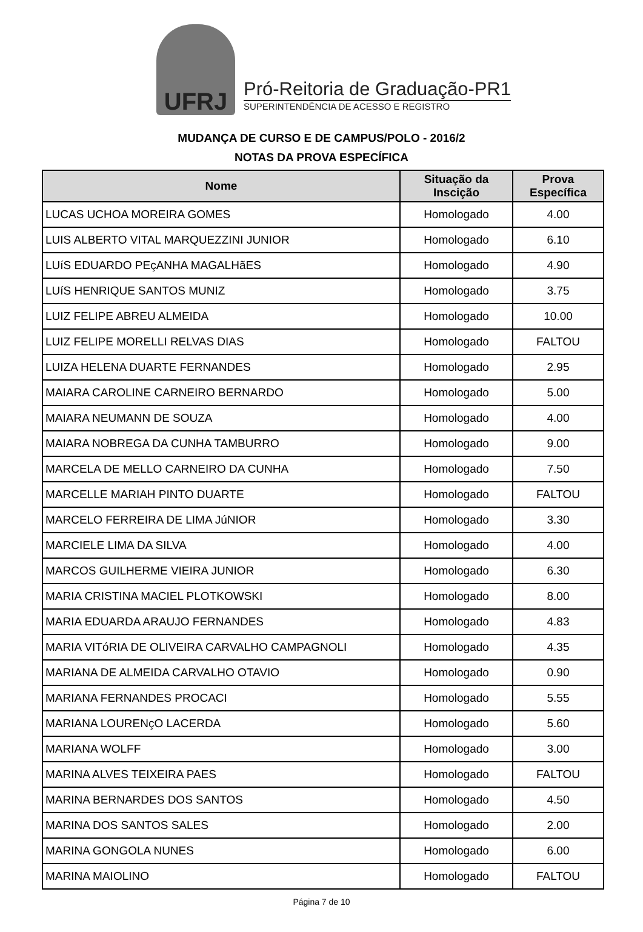UFRJ
Pró-Reitoria de Graduação-PR1
SUPERINTENDÊNCIA DE ACESSO E REGISTRO
MUDANÇA DE CURSO E DE CAMPUS/POLO - 2016/2
NOTAS DA PROVA ESPECÍFICA
| Nome | Situação da Inscição | Prova Específica |
| --- | --- | --- |
| LUCAS UCHOA MOREIRA GOMES | Homologado | 4.00 |
| LUIS ALBERTO VITAL MARQUEZZINI JUNIOR | Homologado | 6.10 |
| LUíS EDUARDO PEçANHA MAGALHãES | Homologado | 4.90 |
| LUíS HENRIQUE SANTOS MUNIZ | Homologado | 3.75 |
| LUIZ FELIPE ABREU ALMEIDA | Homologado | 10.00 |
| LUIZ FELIPE MORELLI RELVAS DIAS | Homologado | FALTOU |
| LUIZA HELENA DUARTE FERNANDES | Homologado | 2.95 |
| MAIARA CAROLINE CARNEIRO BERNARDO | Homologado | 5.00 |
| MAIARA NEUMANN DE SOUZA | Homologado | 4.00 |
| MAIARA NOBREGA DA CUNHA TAMBURRO | Homologado | 9.00 |
| MARCELA DE MELLO CARNEIRO DA CUNHA | Homologado | 7.50 |
| MARCELLE MARIAH PINTO DUARTE | Homologado | FALTOU |
| MARCELO FERREIRA DE LIMA JúNIOR | Homologado | 3.30 |
| MARCIELE LIMA DA SILVA | Homologado | 4.00 |
| MARCOS GUILHERME VIEIRA JUNIOR | Homologado | 6.30 |
| MARIA CRISTINA MACIEL PLOTKOWSKI | Homologado | 8.00 |
| MARIA EDUARDA ARAUJO FERNANDES | Homologado | 4.83 |
| MARIA VITóRIA DE OLIVEIRA CARVALHO CAMPAGNOLI | Homologado | 4.35 |
| MARIANA DE ALMEIDA CARVALHO OTAVIO | Homologado | 0.90 |
| MARIANA FERNANDES PROCACI | Homologado | 5.55 |
| MARIANA LOURENçO LACERDA | Homologado | 5.60 |
| MARIANA WOLFF | Homologado | 3.00 |
| MARINA ALVES TEIXEIRA PAES | Homologado | FALTOU |
| MARINA BERNARDES DOS SANTOS | Homologado | 4.50 |
| MARINA DOS SANTOS SALES | Homologado | 2.00 |
| MARINA GONGOLA NUNES | Homologado | 6.00 |
| MARINA MAIOLINO | Homologado | FALTOU |
Página 7 de 10